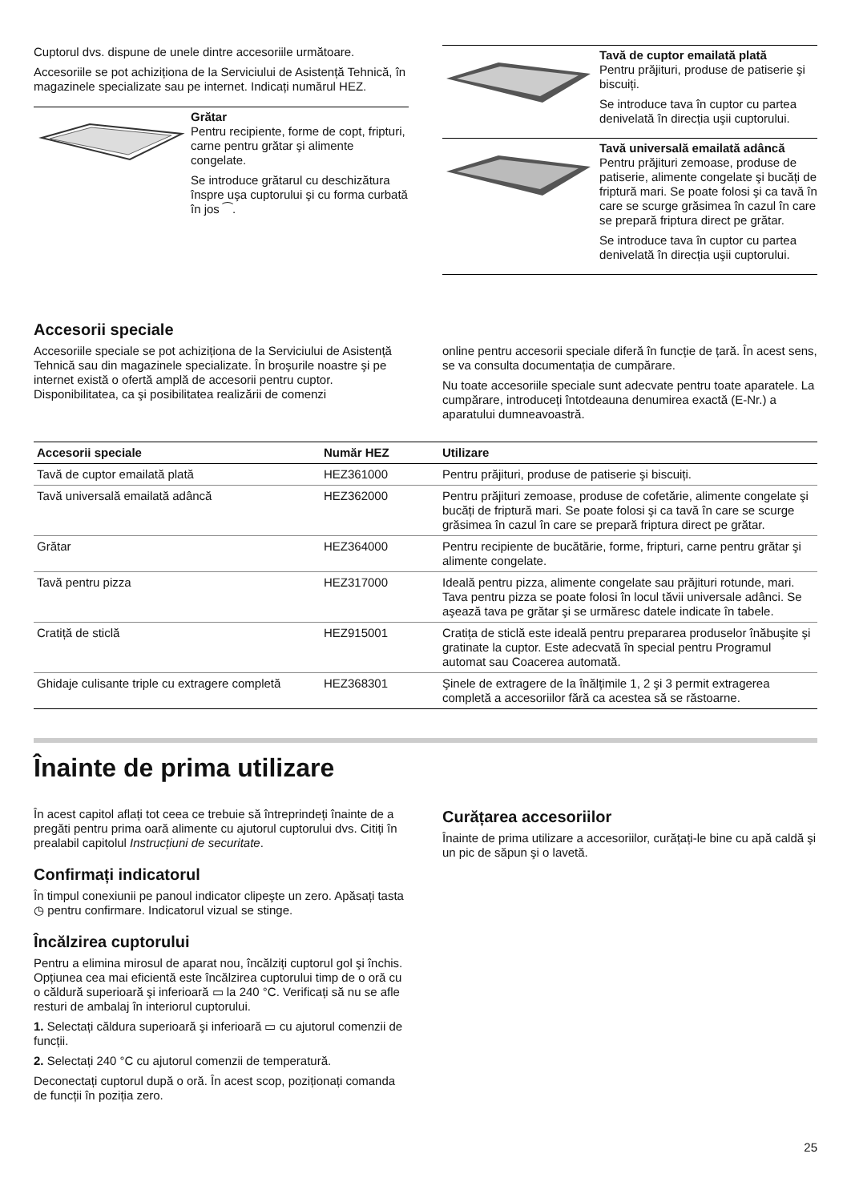Cuptorul dvs. dispune de unele dintre accesoriile următoare.
Accesoriile se pot achiziționa de la Serviciului de Asistență Tehnică, în magazinele specializate sau pe internet. Indicați numărul HEZ.
Grătar
Pentru recipiente, forme de copt, fripturi, carne pentru grătar şi alimente congelate.
Se introduce grătarul cu deschizătura înspre uşa cuptorului şi cu forma curbată în jos ⁀.
Tavă de cuptor emailată plată
Pentru prăjituri, produse de patiserie şi biscuiți.
Se introduce tava în cuptor cu partea denivelată în direcția uşii cuptorului.
Tavă universală emailată adâncă
Pentru prăjituri zemoase, produse de patiserie, alimente congelate şi bucăți de friptură mari. Se poate folosi şi ca tavă în care se scurge grăsimea în cazul în care se prepară friptura direct pe grătar.
Se introduce tava în cuptor cu partea denivelată în direcția uşii cuptorului.
Accesorii speciale
Accesoriile speciale se pot achiziționa de la Serviciului de Asistență Tehnică sau din magazinele specializate. În broşurile noastre şi pe internet există o ofertă amplă de accesorii pentru cuptor. Disponibilitatea, ca şi posibilitatea realizării de comenzi
online pentru accesorii speciale diferă în funcție de țară. În acest sens, se va consulta documentația de cumpărare.
Nu toate accesoriile speciale sunt adecvate pentru toate aparatele. La cumpărare, introduceți întotdeauna denumirea exactă (E-Nr.) a aparatului dumneavoastră.
| Accesorii speciale | Număr HEZ | Utilizare |
| --- | --- | --- |
| Tavă de cuptor emailată plată | HEZ361000 | Pentru prăjituri, produse de patiserie şi biscuiți. |
| Tavă universală emailată adâncă | HEZ362000 | Pentru prăjituri zemoase, produse de cofetărie, alimente congelate şi bucăți de friptură mari. Se poate folosi şi ca tavă în care se scurge grăsimea în cazul în care se prepară friptura direct pe grătar. |
| Grătar | HEZ364000 | Pentru recipiente de bucătărie, forme, fripturi, carne pentru grătar şi alimente congelate. |
| Tavă pentru pizza | HEZ317000 | Ideală pentru pizza, alimente congelate sau prăjituri rotunde, mari. Tava pentru pizza se poate folosi în locul tăvii universale adânci. Se aşează tava pe grătar şi se urmăresc datele indicate în tabele. |
| Cratiță de sticlă | HEZ915001 | Cratița de sticlă este ideală pentru prepararea produselor înăbuşite şi gratinate la cuptor. Este adecvată în special pentru Programul automat sau Coacerea automată. |
| Ghidaje culisante triple cu extragere completă | HEZ368301 | Şinele de extragere de la înălțimile 1, 2 şi 3 permit extragerea completă a accesoriilor fără ca acestea să se răstoarne. |
Înainte de prima utilizare
În acest capitol aflați tot ceea ce trebuie să întreprindeți înainte de a pregăti pentru prima oară alimente cu ajutorul cuptorului dvs. Citiți în prealabil capitolul Instrucțiuni de securitate.
Confirmați indicatorul
În timpul conexiunii pe panoul indicator clipeşte un zero. Apăsați tasta ◷ pentru confirmare. Indicatorul vizual se stinge.
Încălzirea cuptorului
Pentru a elimina mirosul de aparat nou, încălziți cuptorul gol şi închis. Opțiunea cea mai eficientă este încălzirea cuptorului timp de o oră cu o căldură superioară şi inferioară ▭ la 240 °C. Verificați să nu se afle resturi de ambalaj în interiorul cuptorului.
1. Selectați căldura superioară şi inferioară ▭ cu ajutorul comenzii de funcții.
2. Selectați 240 °C cu ajutorul comenzii de temperatură.
Deconectați cuptorul după o oră. În acest scop, poziționați comanda de funcții în poziția zero.
Curățarea accesoriilor
Înainte de prima utilizare a accesoriilor, curățați-le bine cu apă caldă şi un pic de săpun şi o lavetă.
25